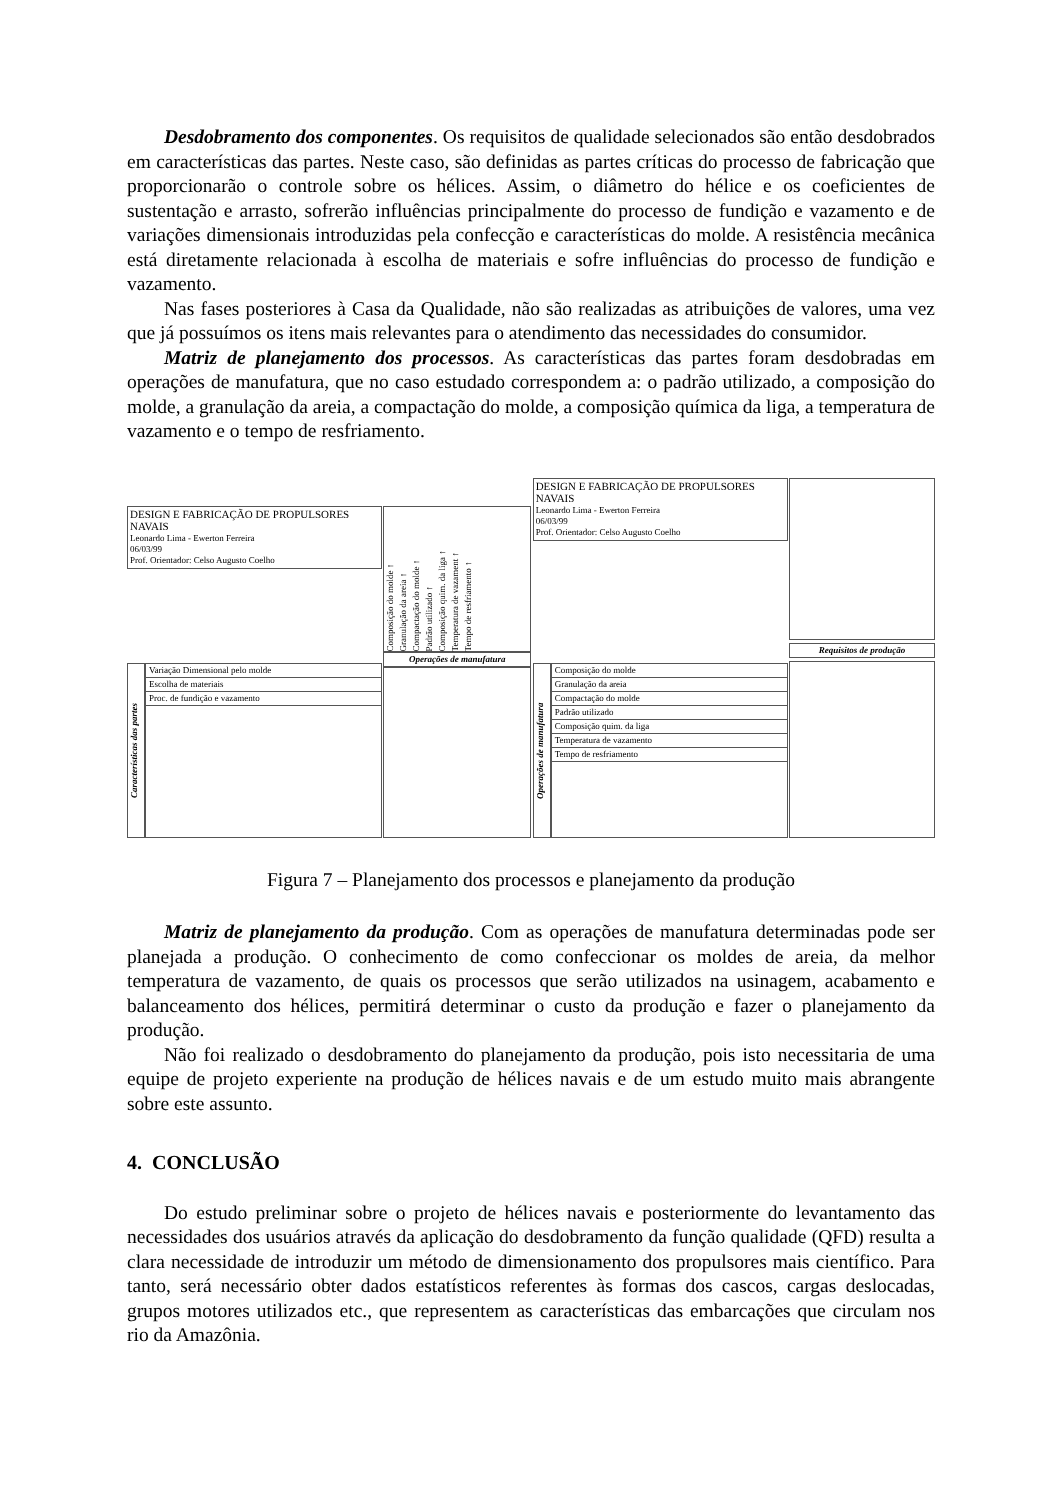Desdobramento dos componentes. Os requisitos de qualidade selecionados são então desdobrados em características das partes. Neste caso, são definidas as partes críticas do processo de fabricação que proporcionarão o controle sobre os hélices. Assim, o diâmetro do hélice e os coeficientes de sustentação e arrasto, sofrerão influências principalmente do processo de fundição e vazamento e de variações dimensionais introduzidas pela confecção e características do molde. A resistência mecânica está diretamente relacionada à escolha de materiais e sofre influências do processo de fundição e vazamento.
Nas fases posteriores à Casa da Qualidade, não são realizadas as atribuições de valores, uma vez que já possuímos os itens mais relevantes para o atendimento das necessidades do consumidor.
Matriz de planejamento dos processos. As características das partes foram desdobradas em operações de manufatura, que no caso estudado correspondem a: o padrão utilizado, a composição do molde, a granulação da areia, a compactação do molde, a composição química da liga, a temperatura de vazamento e o tempo de resfriamento.
DESIGN E FABRICAÇÃO DE PROPULSORES NAVAIS
Leonardo Lima - Ewerton Ferreira
06/03/99
Prof. Orientador: Celso Augusto Coelho
Características das partes
Variação Dimensional pelo molde
Escolha de materiais
Proc. de fundição e vazamento
Composição do molde ↑
Granulação da areia ↑
Compactação do molde ↑
Padrão utilizado ↑
Composição quim. da liga ↑
Temperatura de vazament ↑
Tempo de resfriamento ↑
Operações de manufatura
DESIGN E FABRICAÇÃO DE PROPULSORES NAVAIS
Leonardo Lima - Ewerton Ferreira
06/03/99
Prof. Orientador: Celso Augusto Coelho
Operações de manufatura
Composição do molde
Granulação da areia
Compactação do molde
Padrão utilizado
Composição quim. da liga
Temperatura de vazamento
Tempo de resfriamento
Requisitos de produção
Figura 7 – Planejamento dos processos e planejamento da produção
Matriz de planejamento da produção. Com as operações de manufatura determinadas pode ser planejada a produção. O conhecimento de como confeccionar os moldes de areia, da melhor temperatura de vazamento, de quais os processos que serão utilizados na usinagem, acabamento e balanceamento dos hélices, permitirá determinar o custo da produção e fazer o planejamento da produção.
Não foi realizado o desdobramento do planejamento da produção, pois isto necessitaria de uma equipe de projeto experiente na produção de hélices navais e de um estudo muito mais abrangente sobre este assunto.
4. CONCLUSÃO
Do estudo preliminar sobre o projeto de hélices navais e posteriormente do levantamento das necessidades dos usuários através da aplicação do desdobramento da função qualidade (QFD) resulta a clara necessidade de introduzir um método de dimensionamento dos propulsores mais científico. Para tanto, será necessário obter dados estatísticos referentes às formas dos cascos, cargas deslocadas, grupos motores utilizados etc., que representem as características das embarcações que circulam nos rio da Amazônia.